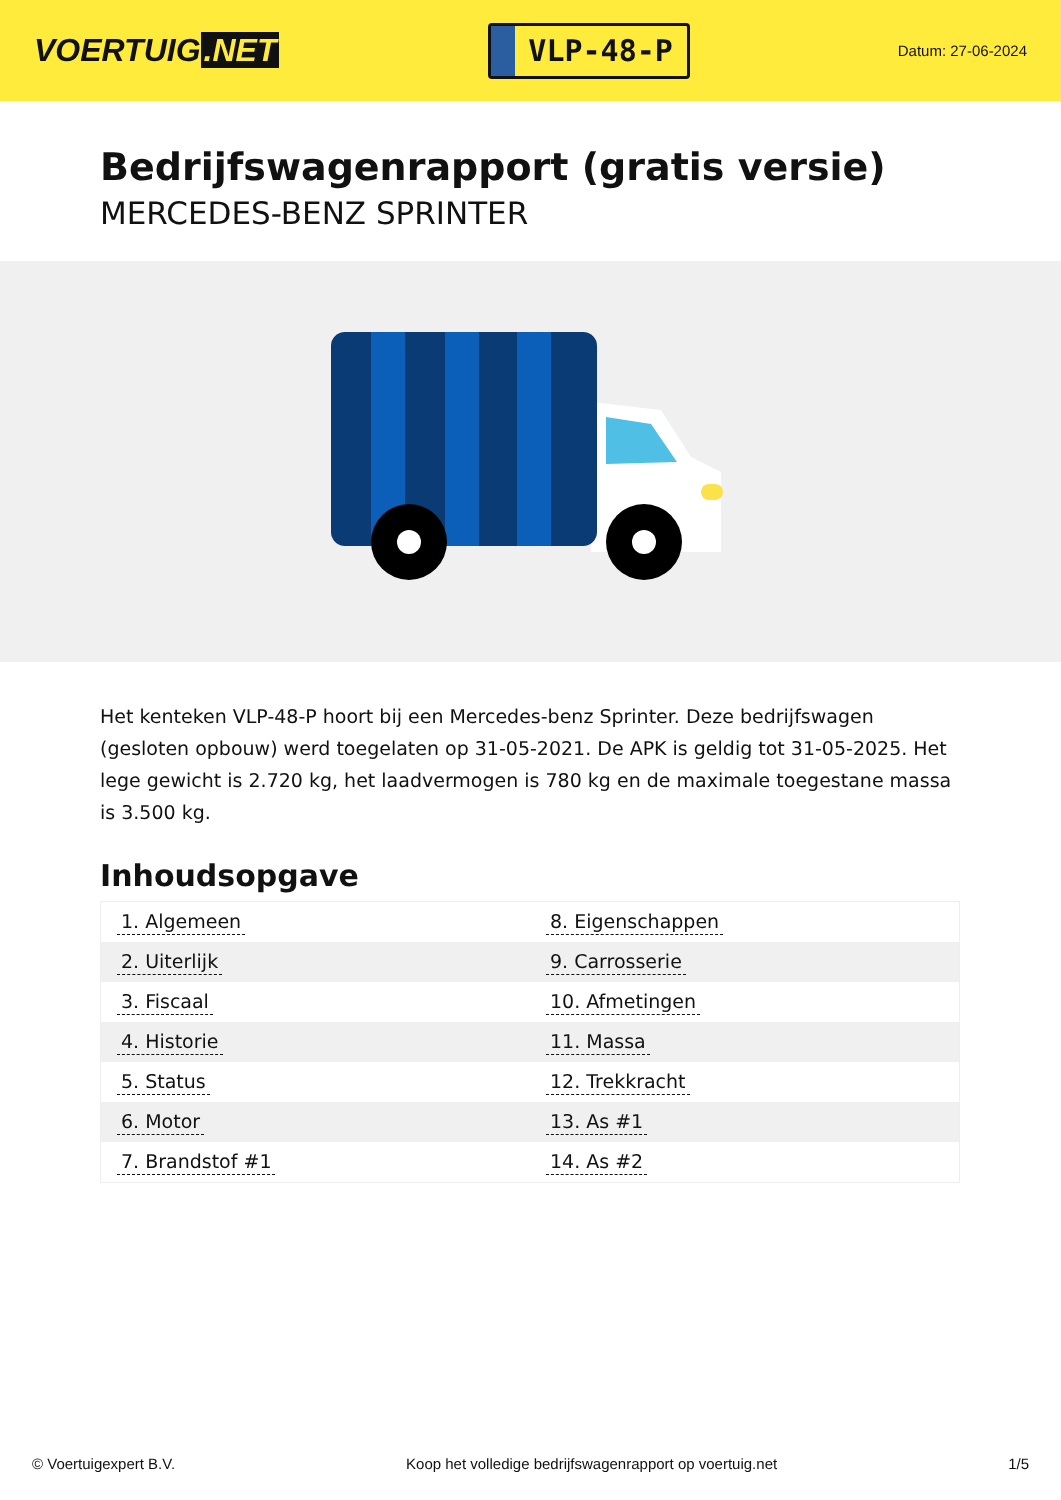VOERTUIG.NET
VLP-48-P
Datum: 27-06-2024
Bedrijfswagenrapport (gratis versie)
MERCEDES-BENZ SPRINTER
Het kenteken VLP-48-P hoort bij een Mercedes-benz Sprinter. Deze bedrijfswagen (gesloten opbouw) werd toegelaten op 31-05-2021. De APK is geldig tot 31-05-2025. Het lege gewicht is 2.720 kg, het laadvermogen is 780 kg en de maximale toegestane massa is 3.500 kg.
Inhoudsopgave
| 1. Algemeen | 8. Eigenschappen |
| 2. Uiterlijk | 9. Carrosserie |
| 3. Fiscaal | 10. Afmetingen |
| 4. Historie | 11. Massa |
| 5. Status | 12. Trekkracht |
| 6. Motor | 13. As #1 |
| 7. Brandstof #1 | 14. As #2 |
© Voertuigexpert B.V. Koop het volledige bedrijfswagenrapport op voertuig.net 1/5